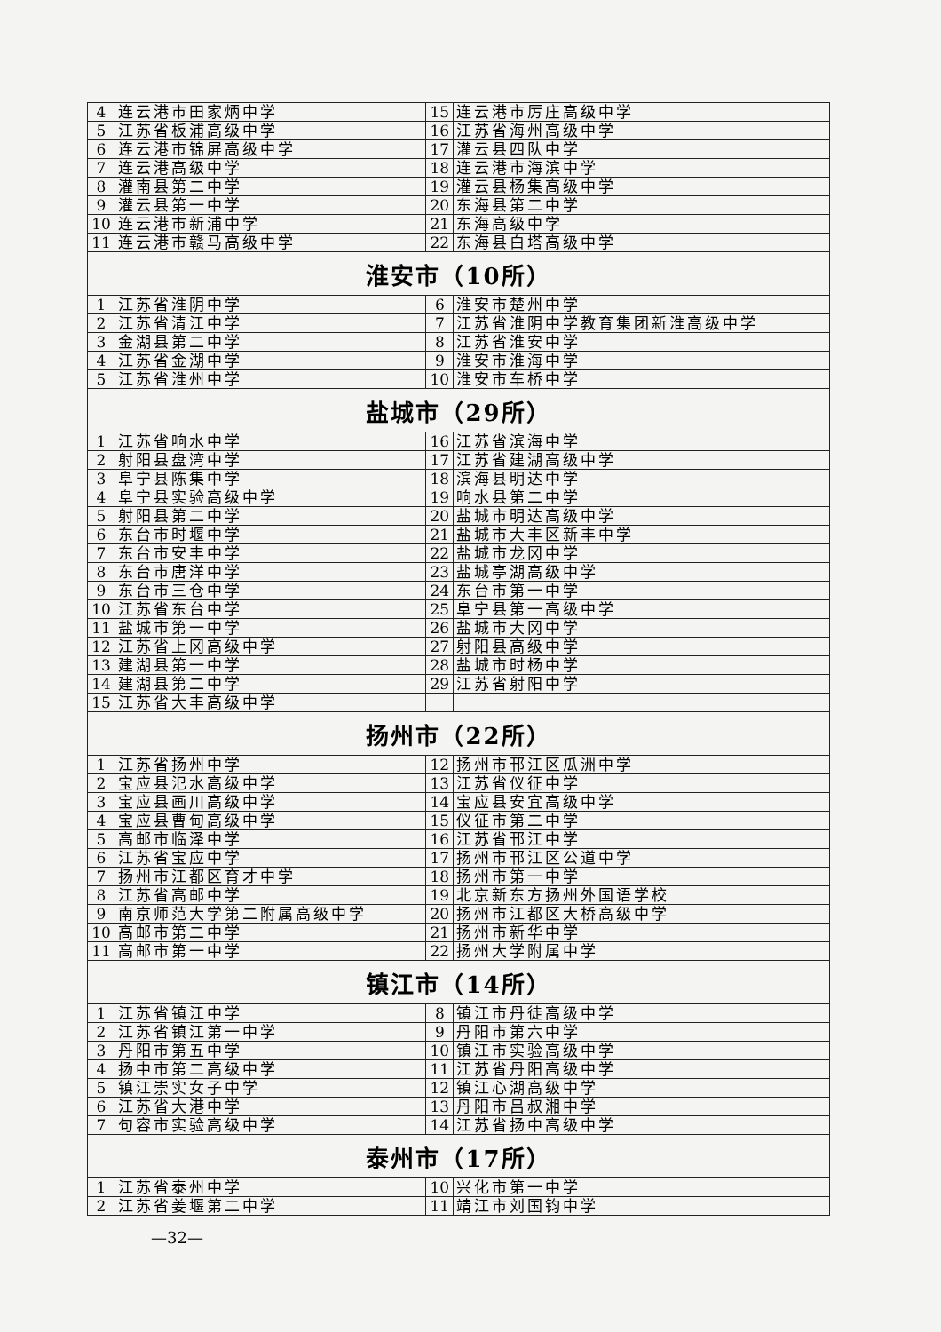| 4 | 连云港市田家炳中学 | 15 | 连云港市厉庄高级中学 |
| 5 | 江苏省板浦高级中学 | 16 | 江苏省海州高级中学 |
| 6 | 连云港市锦屏高级中学 | 17 | 灌云县四队中学 |
| 7 | 连云港高级中学 | 18 | 连云港市海滨中学 |
| 8 | 灌南县第二中学 | 19 | 灌云县杨集高级中学 |
| 9 | 灌云县第一中学 | 20 | 东海县第二中学 |
| 10 | 连云港市新浦中学 | 21 | 东海高级中学 |
| 11 | 连云港市赣马高级中学 | 22 | 东海县白塔高级中学 |
| 淮安市（10所） | | | |
| 1 | 江苏省淮阴中学 | 6 | 淮安市楚州中学 |
| 2 | 江苏省清江中学 | 7 | 江苏省淮阴中学教育集团新淮高级中学 |
| 3 | 金湖县第二中学 | 8 | 江苏省淮安中学 |
| 4 | 江苏省金湖中学 | 9 | 淮安市淮海中学 |
| 5 | 江苏省淮州中学 | 10 | 淮安市车桥中学 |
| 盐城市（29所） | | | |
| 1 | 江苏省响水中学 | 16 | 江苏省滨海中学 |
| 2 | 射阳县盘湾中学 | 17 | 江苏省建湖高级中学 |
| 3 | 阜宁县陈集中学 | 18 | 滨海县明达中学 |
| 4 | 阜宁县实验高级中学 | 19 | 响水县第二中学 |
| 5 | 射阳县第二中学 | 20 | 盐城市明达高级中学 |
| 6 | 东台市时堰中学 | 21 | 盐城市大丰区新丰中学 |
| 7 | 东台市安丰中学 | 22 | 盐城市龙冈中学 |
| 8 | 东台市唐洋中学 | 23 | 盐城亭湖高级中学 |
| 9 | 东台市三仓中学 | 24 | 东台市第一中学 |
| 10 | 江苏省东台中学 | 25 | 阜宁县第一高级中学 |
| 11 | 盐城市第一中学 | 26 | 盐城市大冈中学 |
| 12 | 江苏省上冈高级中学 | 27 | 射阳县高级中学 |
| 13 | 建湖县第一中学 | 28 | 盐城市时杨中学 |
| 14 | 建湖县第二中学 | 29 | 江苏省射阳中学 |
| 15 | 江苏省大丰高级中学 | | |
| 扬州市（22所） | | | |
| 1 | 江苏省扬州中学 | 12 | 扬州市邗江区瓜洲中学 |
| 2 | 宝应县氾水高级中学 | 13 | 江苏省仪征中学 |
| 3 | 宝应县画川高级中学 | 14 | 宝应县安宜高级中学 |
| 4 | 宝应县曹甸高级中学 | 15 | 仪征市第二中学 |
| 5 | 高邮市临泽中学 | 16 | 江苏省邗江中学 |
| 6 | 江苏省宝应中学 | 17 | 扬州市邗江区公道中学 |
| 7 | 扬州市江都区育才中学 | 18 | 扬州市第一中学 |
| 8 | 江苏省高邮中学 | 19 | 北京新东方扬州外国语学校 |
| 9 | 南京师范大学第二附属高级中学 | 20 | 扬州市江都区大桥高级中学 |
| 10 | 高邮市第二中学 | 21 | 扬州市新华中学 |
| 11 | 高邮市第一中学 | 22 | 扬州大学附属中学 |
| 镇江市（14所） | | | |
| 1 | 江苏省镇江中学 | 8 | 镇江市丹徒高级中学 |
| 2 | 江苏省镇江第一中学 | 9 | 丹阳市第六中学 |
| 3 | 丹阳市第五中学 | 10 | 镇江市实验高级中学 |
| 4 | 扬中市第二高级中学 | 11 | 江苏省丹阳高级中学 |
| 5 | 镇江崇实女子中学 | 12 | 镇江心湖高级中学 |
| 6 | 江苏省大港中学 | 13 | 丹阳市吕叔湘中学 |
| 7 | 句容市实验高级中学 | 14 | 江苏省扬中高级中学 |
| 泰州市（17所） | | | |
| 1 | 江苏省泰州中学 | 10 | 兴化市第一中学 |
| 2 | 江苏省姜堰第二中学 | 11 | 靖江市刘国钧中学 |
—32—